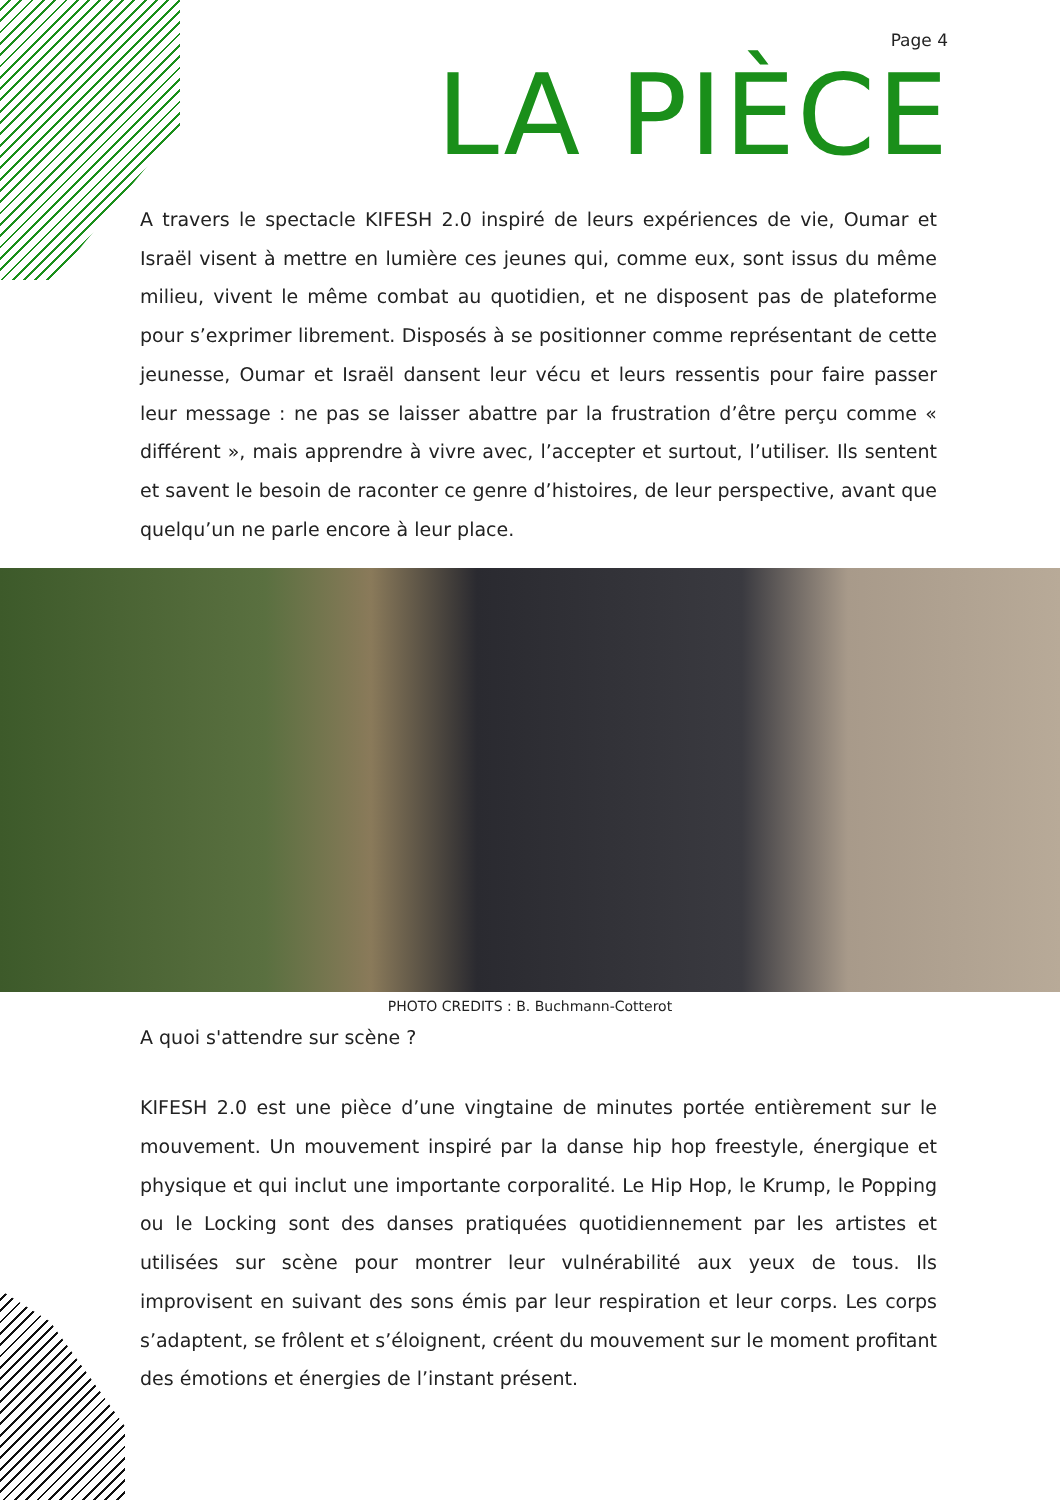Page 4
LA PIÈCE
A travers le spectacle KIFESH 2.0 inspiré de leurs expériences de vie, Oumar et Israël visent à mettre en lumière ces jeunes qui, comme eux, sont issus du même milieu, vivent le même combat au quotidien, et ne disposent pas de plateforme pour s’exprimer librement. Disposés à se positionner comme représentant de cette jeunesse, Oumar et Israël dansent leur vécu et leurs ressentis pour faire passer leur message : ne pas se laisser abattre par la frustration d’être perçu comme « différent », mais apprendre à vivre avec, l’accepter et surtout, l’utiliser. Ils sentent et savent le besoin de raconter ce genre d’histoires, de leur perspective, avant que quelqu’un ne parle encore à leur place.
PHOTO CREDITS : B. Buchmann-Cotterot
A quoi s'attendre sur scène ?
KIFESH 2.0 est une pièce d’une vingtaine de minutes portée entièrement sur le mouvement. Un mouvement inspiré par la danse hip hop freestyle, énergique et physique et qui inclut une importante corporalité. Le Hip Hop, le Krump, le Popping ou le Locking sont des danses pratiquées quotidiennement par les artistes et utilisées sur scène pour montrer leur vulnérabilité aux yeux de tous. Ils improvisent en suivant des sons émis par leur respiration et leur corps. Les corps s’adaptent, se frôlent et s’éloignent, créent du mouvement sur le moment profitant des émotions et énergies de l’instant présent.